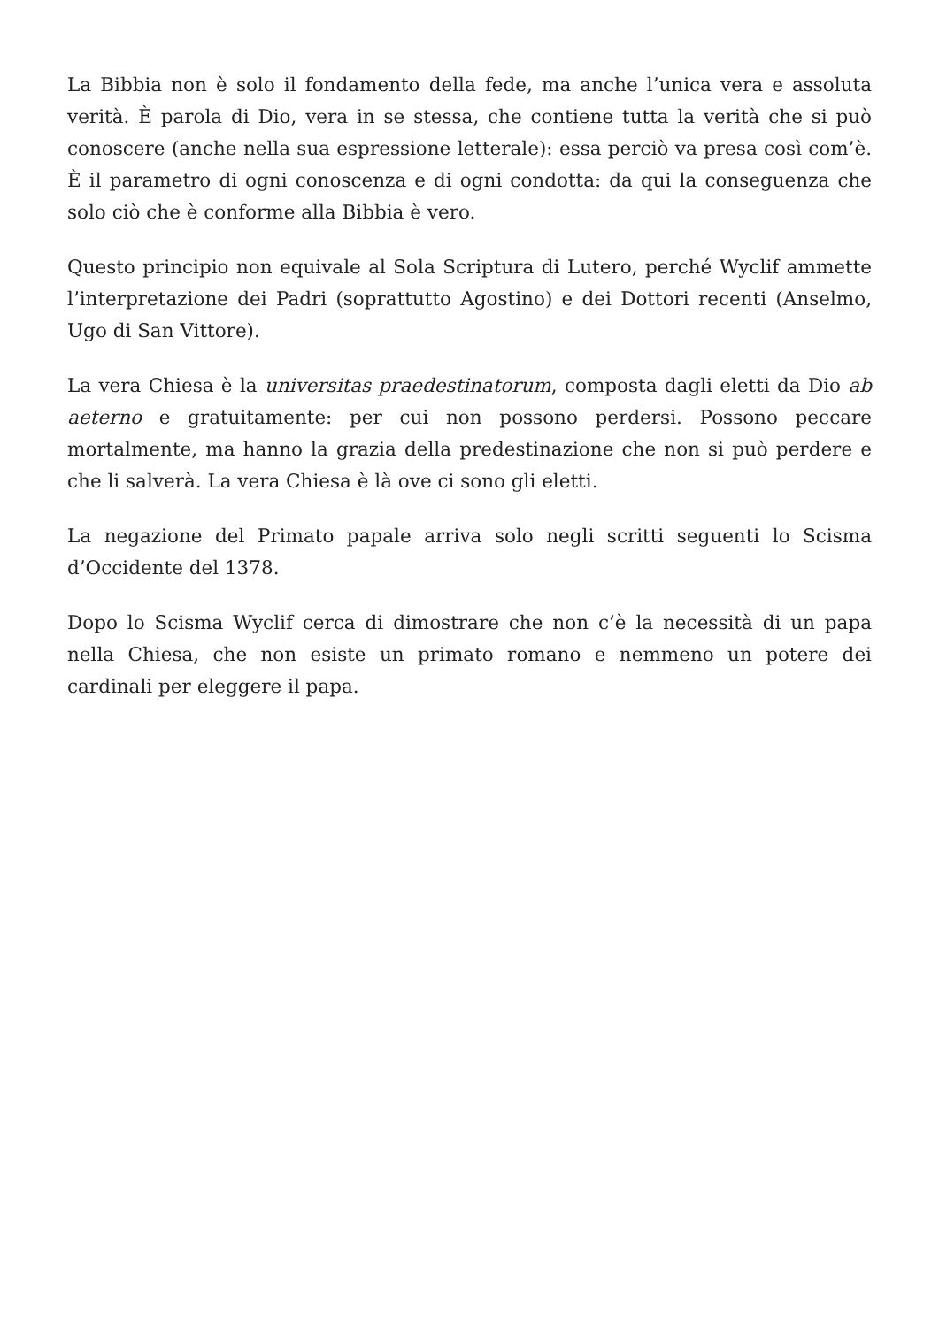La Bibbia non è solo il fondamento della fede, ma anche l’unica vera e assoluta verità. È parola di Dio, vera in se stessa, che contiene tutta la verità che si può conoscere (anche nella sua espressione letterale): essa perciò va presa così com’è. È il parametro di ogni conoscenza e di ogni condotta: da qui la conseguenza che solo ciò che è conforme alla Bibbia è vero.
Questo principio non equivale al Sola Scriptura di Lutero, perché Wyclif ammette l’interpretazione dei Padri (soprattutto Agostino) e dei Dottori recenti (Anselmo, Ugo di San Vittore).
La vera Chiesa è la universitas praedestinatorum, composta dagli eletti da Dio ab aeterno e gratuitamente: per cui non possono perdersi. Possono peccare mortalmente, ma hanno la grazia della predestinazione che non si può perdere e che li salverà. La vera Chiesa è là ove ci sono gli eletti.
La negazione del Primato papale arriva solo negli scritti seguenti lo Scisma d’Occidente del 1378.
Dopo lo Scisma Wyclif cerca di dimostrare che non c’è la necessità di un papa nella Chiesa, che non esiste un primato romano e nemmeno un potere dei cardinali per eleggere il papa.